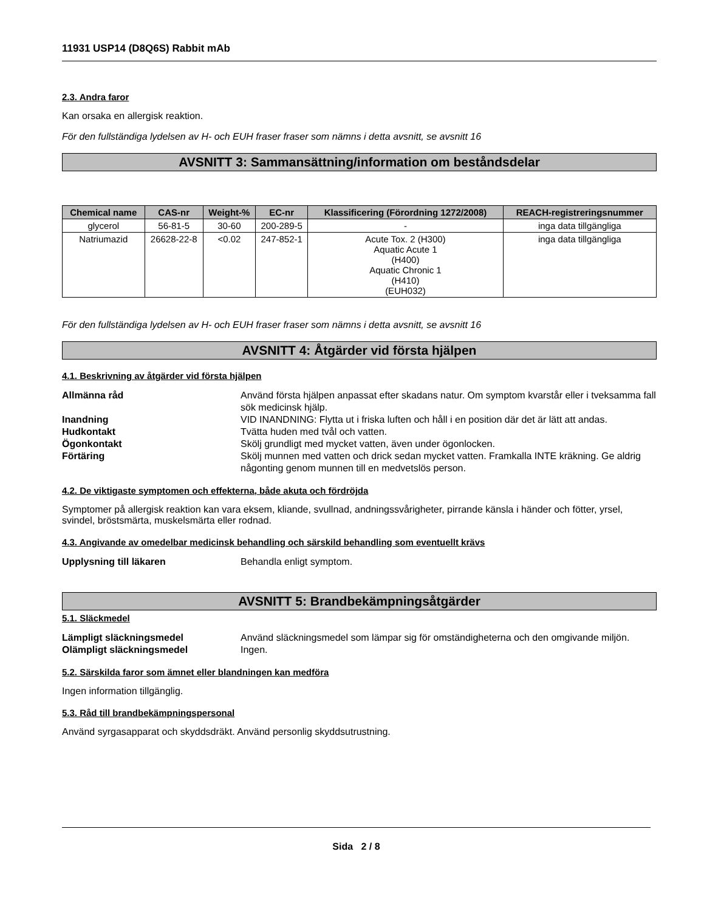11931 USP14 (D8Q6S) Rabbit mAb
2.3. Andra faror
Kan orsaka en allergisk reaktion.
För den fullständiga lydelsen av H- och EUH fraser fraser som nämns i detta avsnitt, se avsnitt 16
AVSNITT 3: Sammansättning/information om beståndsdelar
| Chemical name | CAS-nr | Weight-% | EC-nr | Klassificering (Förordning 1272/2008) | REACH-registreringsnummer |
| --- | --- | --- | --- | --- | --- |
| glycerol | 56-81-5 | 30-60 | 200-289-5 | - | inga data tillgängliga |
| Natriumazid | 26628-22-8 | <0.02 | 247-852-1 | Acute Tox. 2 (H300) Aquatic Acute 1 (H400) Aquatic Chronic 1 (H410) (EUH032) | inga data tillgängliga |
För den fullständiga lydelsen av H- och EUH fraser fraser som nämns i detta avsnitt, se avsnitt 16
AVSNITT 4: Åtgärder vid första hjälpen
4.1. Beskrivning av åtgärder vid första hjälpen
Allmänna råd Använd första hjälpen anpassat efter skadans natur. Om symptom kvarstår eller i tveksamma fall sök medicinsk hjälp. Inandning VID INANDNING: Flytta ut i friska luften och håll i en position där det är lätt att andas. Hudkontakt Tvätta huden med tvål och vatten. Ögonkontakt Skölj grundligt med mycket vatten, även under ögonlocken. Förtäring Skölj munnen med vatten och drick sedan mycket vatten. Framkalla INTE kräkning. Ge aldrig någonting genom munnen till en medvetslös person.
4.2. De viktigaste symptomen och effekterna, både akuta och fördröjda
Symptomer på allergisk reaktion kan vara eksem, kliande, svullnad, andningssvårigheter, pirrande känsla i händer och fötter, yrsel, svindel, bröstsmärta, muskelsmärta eller rodnad.
4.3. Angivande av omedelbar medicinsk behandling och särskild behandling som eventuellt krävs
Upplysning till läkaren Behandla enligt symptom.
AVSNITT 5: Brandbekämpningsåtgärder
5.1. Släckmedel
Lämpligt släckningsmedel Använd släckningsmedel som lämpar sig för omständigheterna och den omgivande miljön. Olämpligt släckningsmedel Ingen.
5.2. Särskilda faror som ämnet eller blandningen kan medföra
Ingen information tillgänglig.
5.3. Råd till brandbekämpningspersonal
Använd syrgasapparat och skyddsdräkt. Använd personlig skyddsutrustning.
Sida 2 / 8